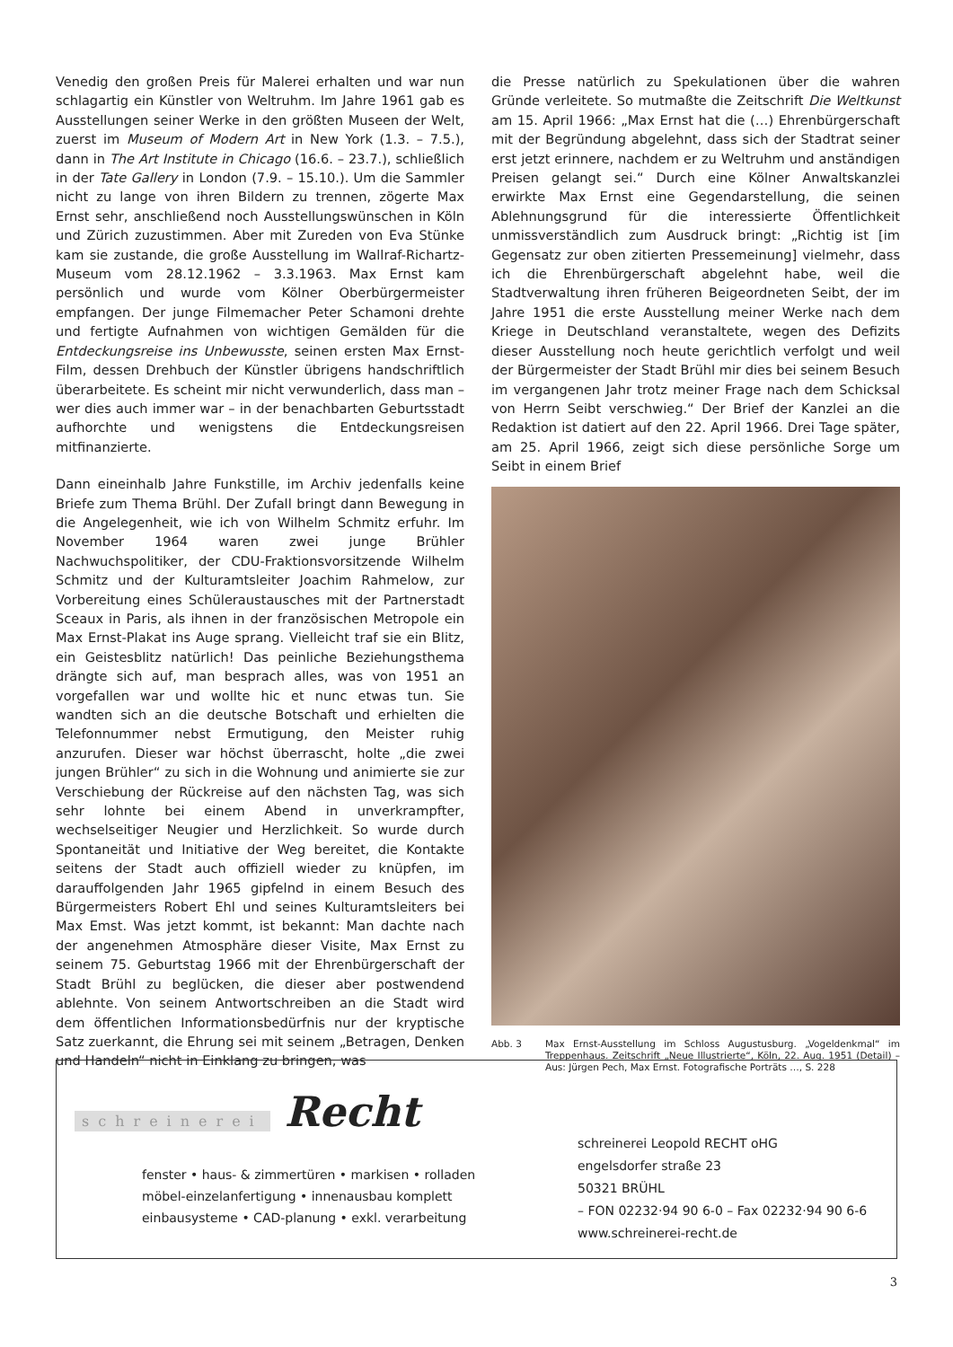Venedig den großen Preis für Malerei erhalten und war nun schlagartig ein Künstler von Weltruhm. Im Jahre 1961 gab es Ausstellungen seiner Werke in den größten Museen der Welt, zuerst im Museum of Modern Art in New York (1.3. – 7.5.), dann in The Art Institute in Chicago (16.6. – 23.7.), schließlich in der Tate Gallery in London (7.9. – 15.10.). Um die Sammler nicht zu lange von ihren Bildern zu trennen, zögerte Max Ernst sehr, anschließend noch Ausstellungswünschen in Köln und Zürich zuzustimmen. Aber mit Zureden von Eva Stünke kam sie zustande, die große Ausstellung im Wallraf-Richartz-Museum vom 28.12.1962 – 3.3.1963. Max Ernst kam persönlich und wurde vom Kölner Oberbürgermeister empfangen. Der junge Filmemacher Peter Schamoni drehte und fertigte Aufnahmen von wichtigen Gemälden für die Entdeckungsreise ins Unbewusste, seinen ersten Max Ernst-Film, dessen Drehbuch der Künstler übrigens handschriftlich überarbeitete. Es scheint mir nicht verwunderlich, dass man – wer dies auch immer war – in der benachbarten Geburtsstadt aufhorchte und wenigstens die Entdeckungsreisen mitfinanzierte.
Dann eineinhalb Jahre Funkstille, im Archiv jedenfalls keine Briefe zum Thema Brühl. Der Zufall bringt dann Bewegung in die Angelegenheit, wie ich von Wilhelm Schmitz erfuhr. Im November 1964 waren zwei junge Brühler Nachwuchspolitiker, der CDU-Fraktionsvorsitzende Wilhelm Schmitz und der Kulturamtsleiter Joachim Rahmelow, zur Vorbereitung eines Schüleraustausches mit der Partnerstadt Sceaux in Paris, als ihnen in der französischen Metropole ein Max Ernst-Plakat ins Auge sprang. Vielleicht traf sie ein Blitz, ein Geistesblitz natürlich! Das peinliche Beziehungsthema drängte sich auf, man besprach alles, was von 1951 an vorgefallen war und wollte hic et nunc etwas tun. Sie wandten sich an die deutsche Botschaft und erhielten die Telefonnummer nebst Ermutigung, den Meister ruhig anzurufen. Dieser war höchst überrascht, holte „die zwei jungen Brühler“ zu sich in die Wohnung und animierte sie zur Verschiebung der Rückreise auf den nächsten Tag, was sich sehr lohnte bei einem Abend in unverkrampfter, wechselseitiger Neugier und Herzlichkeit. So wurde durch Spontaneität und Initiative der Weg bereitet, die Kontakte seitens der Stadt auch offiziell wieder zu knüpfen, im darauffolgenden Jahr 1965 gipfelnd in einem Besuch des Bürgermeisters Robert Ehl und seines Kulturamtsleiters bei Max Emst. Was jetzt kommt, ist bekannt: Man dachte nach der angenehmen Atmosphäre dieser Visite, Max Ernst zu seinem 75. Geburtstag 1966 mit der Ehrenbürgerschaft der Stadt Brühl zu beglücken, die dieser aber postwendend ablehnte. Von seinem Antwortschreiben an die Stadt wird dem öffentlichen Informationsbedürfnis nur der kryptische Satz zuerkannt, die Ehrung sei mit seinem „Betragen, Denken und Handeln“ nicht in Einklang zu bringen, was
die Presse natürlich zu Spekulationen über die wahren Gründe verleitete. So mutmaßte die Zeitschrift Die Weltkunst am 15. April 1966: „Max Ernst hat die (…) Ehrenbürgerschaft mit der Begründung abgelehnt, dass sich der Stadtrat seiner erst jetzt erinnere, nachdem er zu Weltruhm und anständigen Preisen gelangt sei.“ Durch eine Kölner Anwaltskanzlei erwirkte Max Ernst eine Gegendarstellung, die seinen Ablehnungsgrund für die interessierte Öffentlichkeit unmissverständlich zum Ausdruck bringt: „Richtig ist [im Gegensatz zur oben zitierten Pressemeinung] vielmehr, dass ich die Ehrenbürgerschaft abgelehnt habe, weil die Stadtverwaltung ihren früheren Beigeordneten Seibt, der im Jahre 1951 die erste Ausstellung meiner Werke nach dem Kriege in Deutschland veranstaltete, wegen des Defizits dieser Ausstellung noch heute gerichtlich verfolgt und weil der Bürgermeister der Stadt Brühl mir dies bei seinem Besuch im vergangenen Jahr trotz meiner Frage nach dem Schicksal von Herrn Seibt verschwieg.“ Der Brief der Kanzlei an die Redaktion ist datiert auf den 22. April 1966. Drei Tage später, am 25. April 1966, zeigt sich diese persönliche Sorge um Seibt in einem Brief
Abb. 3 Max Ernst-Ausstellung im Schloss Augustusburg. „Vogeldenkmal“ im Treppenhaus. Zeitschrift „Neue Illustrierte“, Köln, 22. Aug. 1951 (Detail) – Aus: Jürgen Pech, Max Ernst. Fotografische Porträts …, S. 228
schreinerei Recht
fenster • haus- & zimmertüren • markisen • rolladen
möbel-einzelanfertigung • innenausbau komplett
einbausysteme • CAD-planung • exkl. verarbeitung
schreinerei Leopold RECHT oHG
engelsdorfer straße 23
50321 BRÜHL
– FON 02232·94 90 6-0 – Fax 02232·94 90 6-6
www.schreinerei-recht.de
3